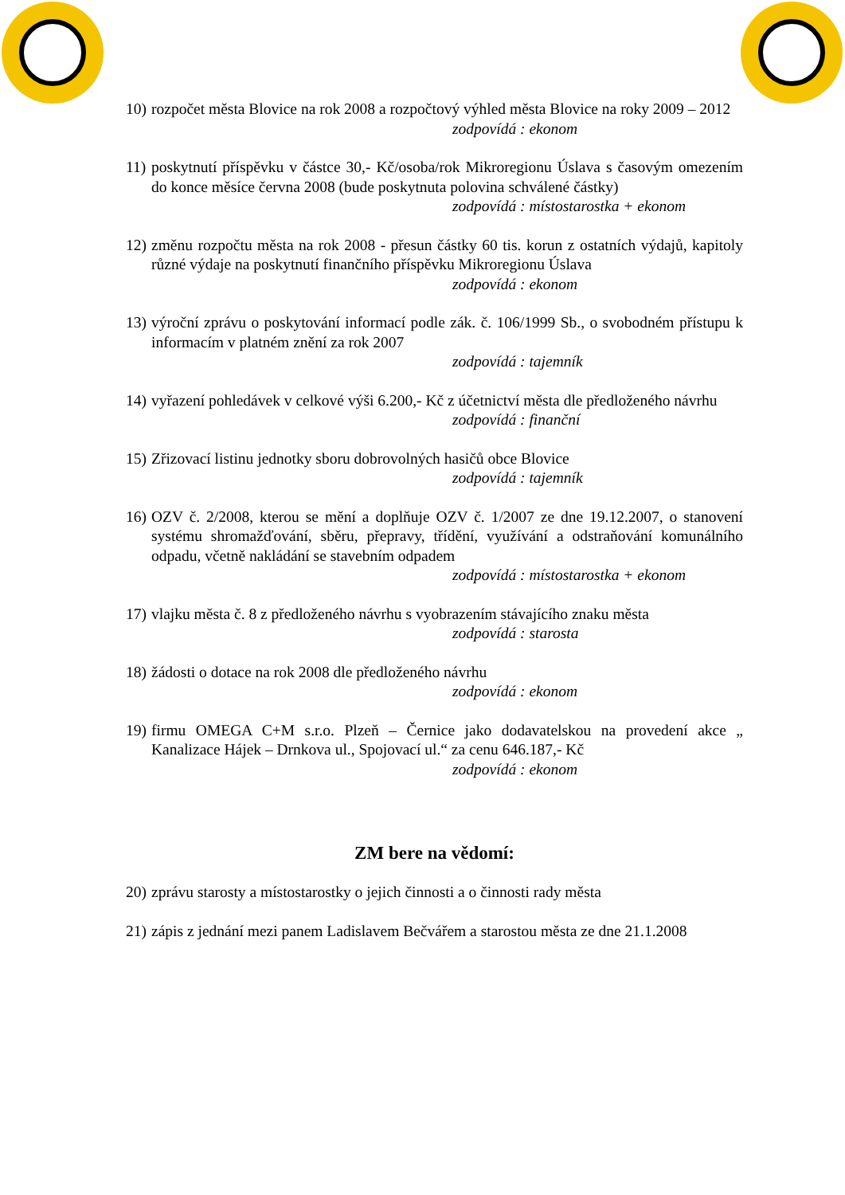10)
rozpočet města Blovice na rok 2008 a rozpočtový výhled města Blovice na roky 2009 – 2012
zodpovídá : ekonom
11)
poskytnutí příspěvku v částce 30,- Kč/osoba/rok Mikroregionu Úslava s časovým omezením do konce měsíce června 2008 (bude poskytnuta polovina schválené částky)
zodpovídá : místostarostka + ekonom
12)
změnu rozpočtu města na rok 2008 - přesun částky 60 tis. korun z ostatních výdajů, kapitoly různé výdaje na poskytnutí finančního příspěvku Mikroregionu Úslava
zodpovídá : ekonom
13)
výroční zprávu o poskytování informací podle zák. č. 106/1999 Sb., o svobodném přístupu k informacím v platném znění za rok 2007
zodpovídá : tajemník
14)
vyřazení pohledávek v celkové výši 6.200,- Kč z účetnictví města dle předloženého návrhu
zodpovídá : finanční
15)
Zřizovací listinu jednotky sboru dobrovolných hasičů obce Blovice
zodpovídá : tajemník
16)
OZV č. 2/2008, kterou se mění a doplňuje OZV č. 1/2007 ze dne 19.12.2007, o stanovení systému shromažďování, sběru, přepravy, třídění, využívání a odstraňování komunálního odpadu, včetně nakládání se stavebním odpadem
zodpovídá : místostarostka + ekonom
17)
vlajku města č. 8 z předloženého návrhu s vyobrazením stávajícího znaku města
zodpovídá : starosta
18)
žádosti o dotace na rok 2008 dle předloženého návrhu
zodpovídá : ekonom
19)
firmu OMEGA C+M s.r.o. Plzeň – Černice jako dodavatelskou na provedení akce „ Kanalizace Hájek – Drnkova ul., Spojovací ul.“ za cenu 646.187,- Kč
zodpovídá : ekonom
ZM bere na vědomí:
20)
zprávu starosty a místostarostky o jejich činnosti a o činnosti rady města
21)
zápis z jednání mezi panem Ladislavem Bečvářem a starostou města ze dne 21.1.2008